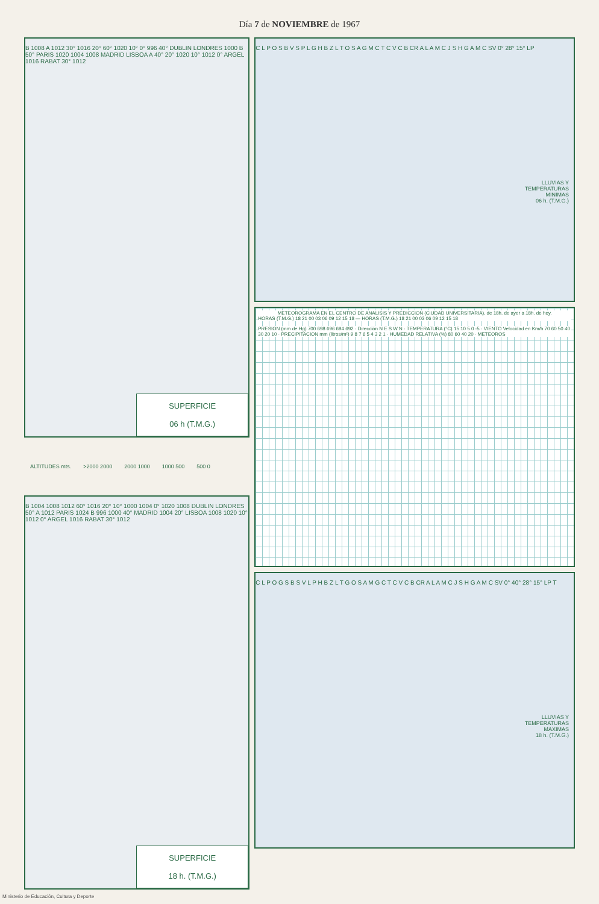Día 7 de NOVIEMBRE de 1967
B 1008 A 1012 30° 1016 20° 60° 1020 10° 0° 996 40° DUBLIN LONDRES 1000 B 50° PARIS 1020 1004 1008 MADRID LISBOA A 40° 20° 1020 10° 1012 0° ARGEL 1016 RABAT 30° 1012
SUPERFICIE
06 h (T.M.G.)
ALTITUDES mts. >2000 2000 2000 1000 1000 500 500 0
B 1004 1008 1012 60° 1016 20° 10° 1000 1004 0° 1020 1008 DUBLIN LONDRES 50° A 1012 PARIS 1024 B 996 1000 40° MADRID 1004 20° LISBOA 1008 1020 10° 1012 0° ARGEL 1016 RABAT 30° 1012
SUPERFICIE
18 h. (T.M.G.)
C L P O S B V S P L G H B Z L T O S A G M C T C V C B CR A L A M C J S H G A M C SV 0° 28° 15° LP
LLUVIAS Y
TEMPERATURAS
MINIMAS
06 h. (T.M.G.)
METEOROGRAMA EN EL CENTRO DE ANALISIS Y PREDICCION (CIUDAD UNIVERSITARIA), de 18h. de ayer a 18h. de hoy.
HORAS (T.M.G.) 18 21 00 03 06 09 12 15 18 — HORAS (T.M.G.) 18 21 00 03 06 09 12 15 18
PRESION (mm de Hg) 700 698 696 694 692 · Dirección N E S W N · TEMPERATURA (°C) 15 10 5 0 -5 · VIENTO Velocidad en Km/h 70 60 50 40 30 20 10 · PRECIPITACION mm (litros/m²) 9 8 7 6 5 4 3 2 1 · HUMEDAD RELATIVA (%) 80 60 40 20 · METEOROS
C L P O G S B S V L P H B Z L T G O S A M G C T C V C B CR A L A M C J S H G A M C SV 0° 40° 28° 15° LP T
LLUVIAS Y
TEMPERATURAS
MAXIMAS
18 h. (T.M.G.)
Ministerio de Educación, Cultura y Deporte